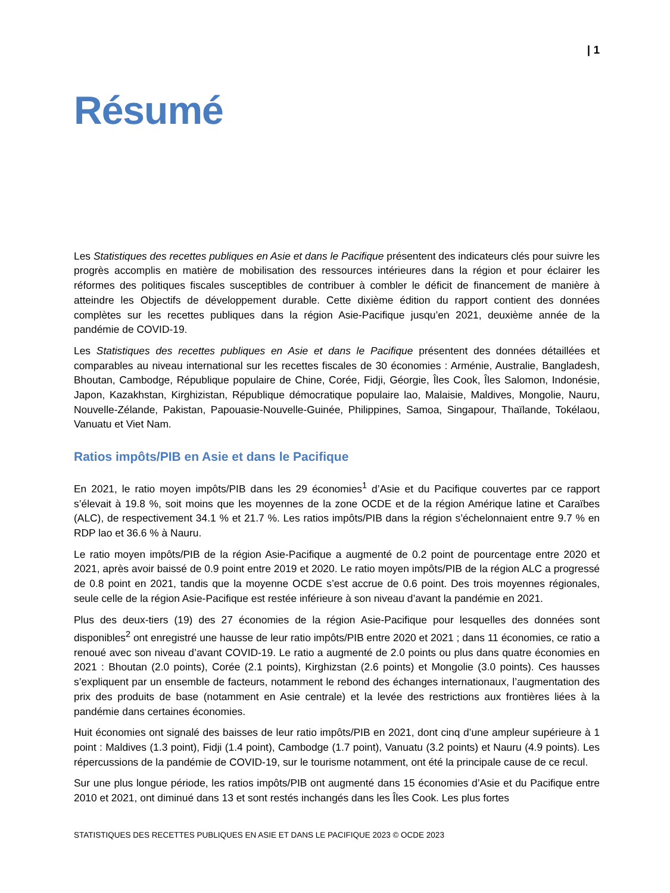| 1
Résumé
Les Statistiques des recettes publiques en Asie et dans le Pacifique présentent des indicateurs clés pour suivre les progrès accomplis en matière de mobilisation des ressources intérieures dans la région et pour éclairer les réformes des politiques fiscales susceptibles de contribuer à combler le déficit de financement de manière à atteindre les Objectifs de développement durable. Cette dixième édition du rapport contient des données complètes sur les recettes publiques dans la région Asie-Pacifique jusqu’en 2021, deuxième année de la pandémie de COVID-19.
Les Statistiques des recettes publiques en Asie et dans le Pacifique présentent des données détaillées et comparables au niveau international sur les recettes fiscales de 30 économies : Arménie, Australie, Bangladesh, Bhoutan, Cambodge, République populaire de Chine, Corée, Fidji, Géorgie, Îles Cook, Îles Salomon, Indonésie, Japon, Kazakhstan, Kirghizistan, République démocratique populaire lao, Malaisie, Maldives, Mongolie, Nauru, Nouvelle-Zélande, Pakistan, Papouasie-Nouvelle-Guinée, Philippines, Samoa, Singapour, Thaïlande, Tokélaou, Vanuatu et Viet Nam.
Ratios impôts/PIB en Asie et dans le Pacifique
En 2021, le ratio moyen impôts/PIB dans les 29 économies<sup>1</sup> d’Asie et du Pacifique couvertes par ce rapport s’élevait à 19.8 %, soit moins que les moyennes de la zone OCDE et de la région Amérique latine et Caraïbes (ALC), de respectivement 34.1 % et 21.7 %. Les ratios impôts/PIB dans la région s’échelonnaient entre 9.7 % en RDP lao et 36.6 % à Nauru.
Le ratio moyen impôts/PIB de la région Asie-Pacifique a augmenté de 0.2 point de pourcentage entre 2020 et 2021, après avoir baissé de 0.9 point entre 2019 et 2020. Le ratio moyen impôts/PIB de la région ALC a progressé de 0.8 point en 2021, tandis que la moyenne OCDE s’est accrue de 0.6 point. Des trois moyennes régionales, seule celle de la région Asie-Pacifique est restée inférieure à son niveau d’avant la pandémie en 2021.
Plus des deux-tiers (19) des 27 économies de la région Asie-Pacifique pour lesquelles des données sont disponibles<sup>2</sup> ont enregistré une hausse de leur ratio impôts/PIB entre 2020 et 2021 ; dans 11 économies, ce ratio a renoué avec son niveau d’avant COVID-19. Le ratio a augmenté de 2.0 points ou plus dans quatre économies en 2021 : Bhoutan (2.0 points), Corée (2.1 points), Kirghizstan (2.6 points) et Mongolie (3.0 points). Ces hausses s’expliquent par un ensemble de facteurs, notamment le rebond des échanges internationaux, l’augmentation des prix des produits de base (notamment en Asie centrale) et la levée des restrictions aux frontières liées à la pandémie dans certaines économies.
Huit économies ont signalé des baisses de leur ratio impôts/PIB en 2021, dont cinq d’une ampleur supérieure à 1 point : Maldives (1.3 point), Fidji (1.4 point), Cambodge (1.7 point), Vanuatu (3.2 points) et Nauru (4.9 points). Les répercussions de la pandémie de COVID-19, sur le tourisme notamment, ont été la principale cause de ce recul.
Sur une plus longue période, les ratios impôts/PIB ont augmenté dans 15 économies d’Asie et du Pacifique entre 2010 et 2021, ont diminué dans 13 et sont restés inchangés dans les Îles Cook. Les plus fortes
STATISTIQUES DES RECETTES PUBLIQUES EN ASIE ET DANS LE PACIFIQUE 2023 © OCDE 2023